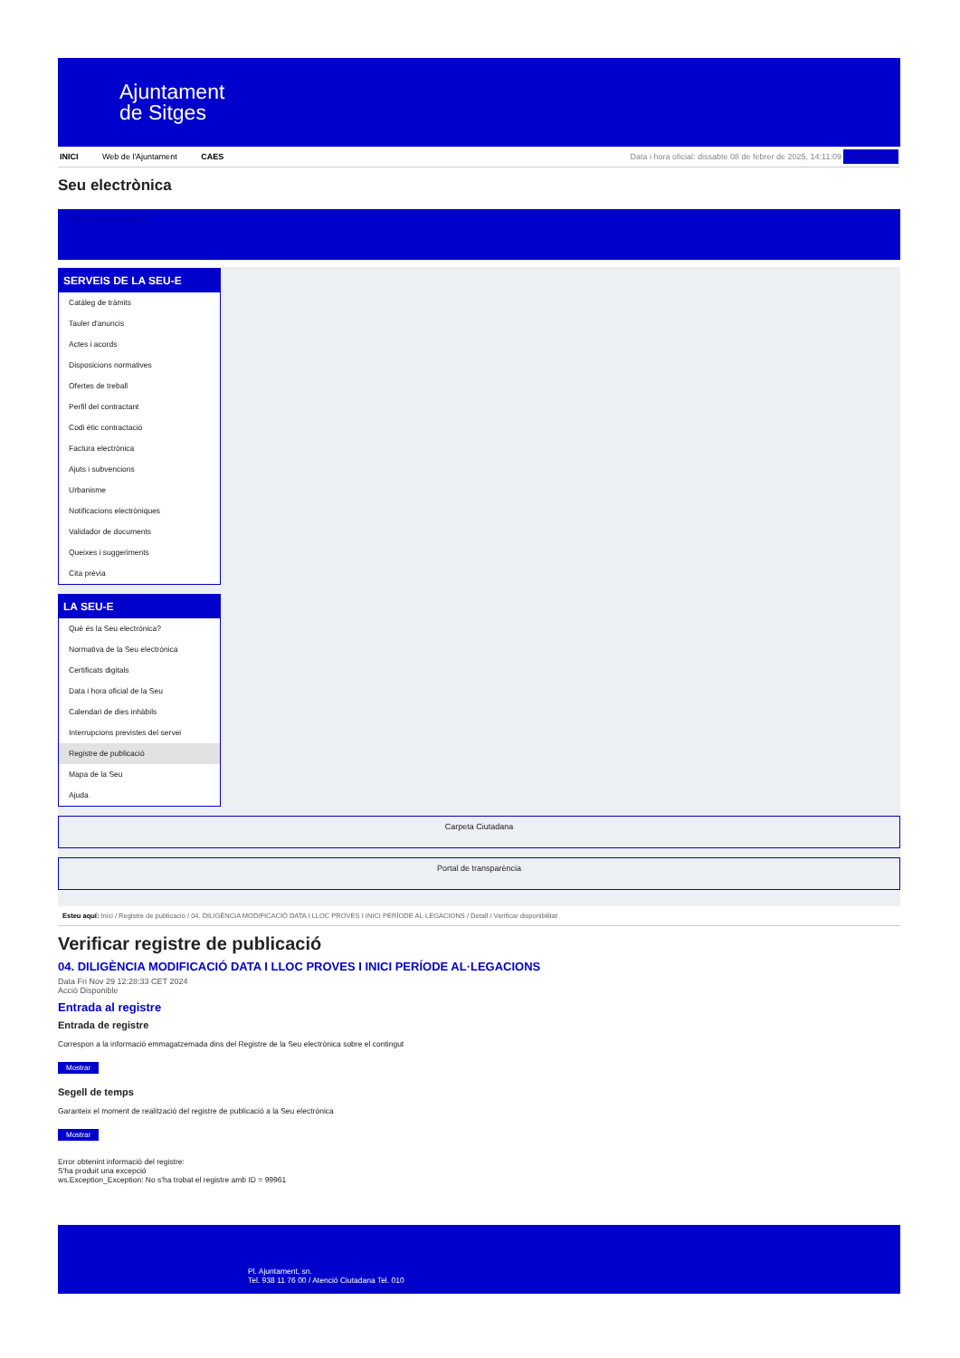Ajuntament
de Sitges
INICI Web de l'Ajuntament CAES
Data i hora oficial: dissabte 08 de febrer de 2025, 14:11:09 Benvinguts
Seu electrònica
Obtenir còpia autèntica
SERVEIS DE LA SEU-E
Catàleg de tràmits
Tauler d'anuncis
Actes i acords
Disposicions normatives
Ofertes de treball
Perfil del contractant
Codi ètic contractació
Factura electrònica
Ajuts i subvencions
Urbanisme
Notificacions electròniques
Validador de documents
Queixes i suggeriments
Cita prèvia
LA SEU-E
Què és la Seu electrònica?
Normativa de la Seu electrònica
Certificats digitals
Data i hora oficial de la Seu
Calendari de dies inhàbils
Interrupcions previstes del servei
Registre de publicació
Mapa de la Seu
Ajuda
Carpeta Ciutadana
Portal de transparència
Esteu aquí: Inici / Registre de publicació / 04. DILIGÈNCIA MODIFICACIÓ DATA I LLOC PROVES I INICI PERÍODE AL·LEGACIONS / Detall / Verificar disponibilitat
Verificar registre de publicació
04. DILIGÈNCIA MODIFICACIÓ DATA I LLOC PROVES I INICI PERÍODE AL·LEGACIONS
Data Fri Nov 29 12:28:33 CET 2024
Acció Disponible
Entrada al registre
Entrada de registre
Correspon a la informació emmagatzemada dins del Registre de la Seu electrònica sobre el contingut
Mostrar
Segell de temps
Garanteix el moment de realització del registre de publicació a la Seu electrònica
Mostrar
Error obtenint informació del registre:
S'ha produit una excepció
ws.Exception_Exception: No s'ha trobat el registre amb ID = 99961
Pl. Ajuntament, sn.
Tel. 938 11 76 00 / Atenció Ciutadana Tel. 010